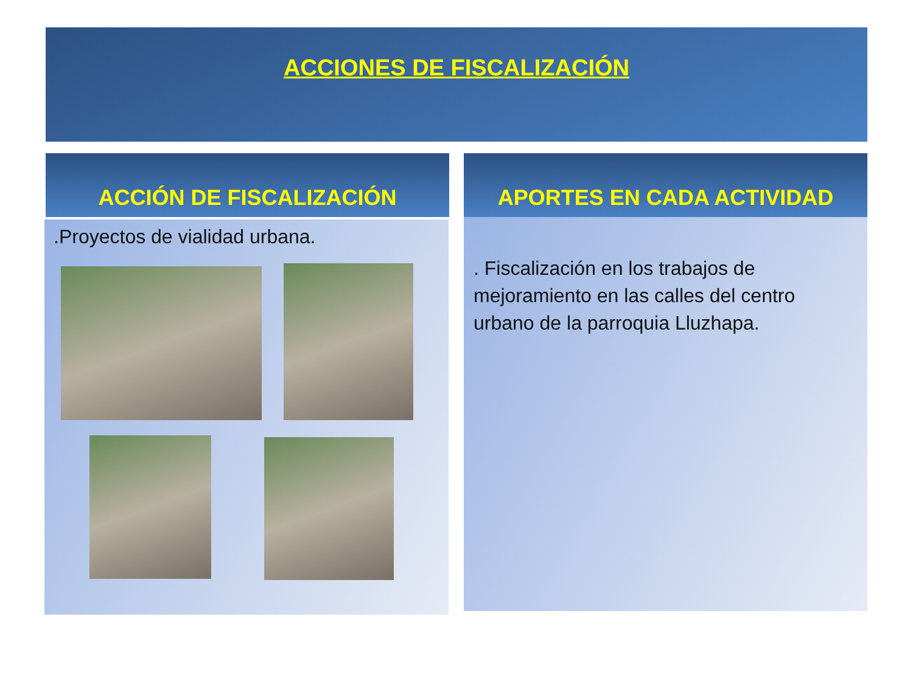ACCIONES DE FISCALIZACIÓN
ACCIÓN DE FISCALIZACIÓN APORTES EN CADA ACTIVIDAD
.Proyectos de vialidad urbana.
. Fiscalización en los trabajos de mejoramiento en las calles del centro urbano de la parroquia Lluzhapa.